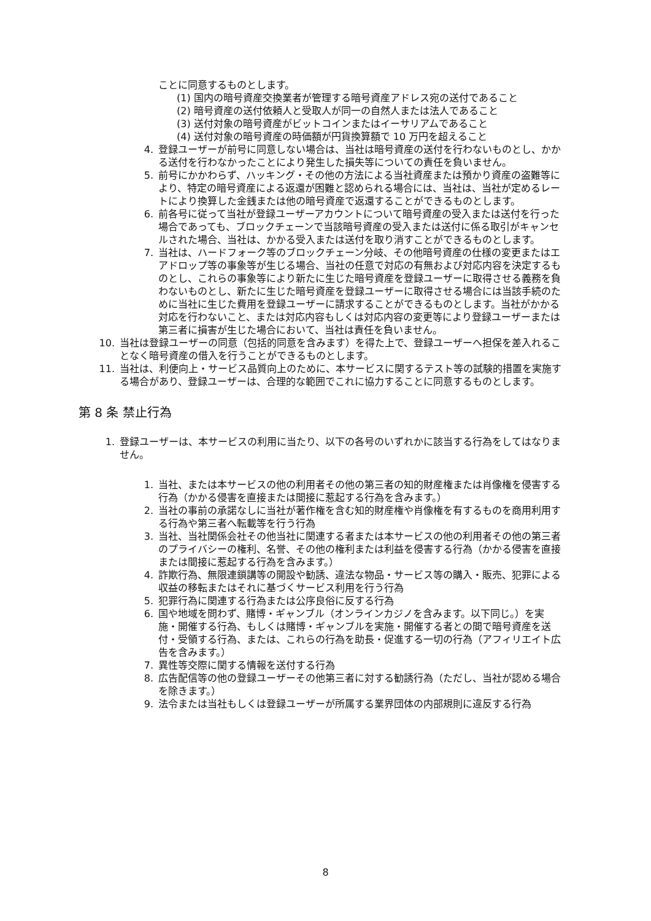ことに同意するものとします。
(1) 国内の暗号資産交換業者が管理する暗号資産アドレス宛の送付であること
(2) 暗号資産の送付依頼人と受取人が同一の自然人または法人であること
(3) 送付対象の暗号資産がビットコインまたはイーサリアムであること
(4) 送付対象の暗号資産の時価額が円貨換算額で 10 万円を超えること
4. 登録ユーザーが前号に同意しない場合は、当社は暗号資産の送付を行わないものとし、かかる送付を行わなかったことにより発生した損失等についての責任を負いません。
5. 前号にかかわらず、ハッキング・その他の方法による当社資産または預かり資産の盗難等により、特定の暗号資産による返還が困難と認められる場合には、当社は、当社が定めるレートにより換算した金銭または他の暗号資産で返還することができるものとします。
6. 前各号に従って当社が登録ユーザーアカウントについて暗号資産の受入または送付を行った場合であっても、ブロックチェーンで当該暗号資産の受入または送付に係る取引がキャンセルされた場合、当社は、かかる受入または送付を取り消すことができるものとします。
7. 当社は、ハードフォーク等のブロックチェーン分岐、その他暗号資産の仕様の変更またはエアドロップ等の事象等が生じる場合、当社の任意で対応の有無および対応内容を決定するものとし、これらの事象等により新たに生じた暗号資産を登録ユーザーに取得させる義務を負わないものとし、新たに生じた暗号資産を登録ユーザーに取得させる場合には当該手続のために当社に生じた費用を登録ユーザーに請求することができるものとします。当社がかかる対応を行わないこと、または対応内容もしくは対応内容の変更等により登録ユーザーまたは第三者に損害が生じた場合において、当社は責任を負いません。
10. 当社は登録ユーザーの同意（包括的同意を含みます）を得た上で、登録ユーザーへ担保を差入れることなく暗号資産の借入を行うことができるものとします。
11. 当社は、利便向上・サービス品質向上のために、本サービスに関するテスト等の試験的措置を実施する場合があり、登録ユーザーは、合理的な範囲でこれに協力することに同意するものとします。
第 8 条 禁止行為
1. 登録ユーザーは、本サービスの利用に当たり、以下の各号のいずれかに該当する行為をしてはなりません。
1. 当社、または本サービスの他の利用者その他の第三者の知的財産権または肖像権を侵害する行為（かかる侵害を直接または間接に惹起する行為を含みます。）
2. 当社の事前の承諾なしに当社が著作権を含む知的財産権や肖像権を有するものを商用利用する行為や第三者へ転載等を行う行為
3. 当社、当社関係会社その他当社に関連する者または本サービスの他の利用者その他の第三者のプライバシーの権利、名誉、その他の権利または利益を侵害する行為（かかる侵害を直接または間接に惹起する行為を含みます。）
4. 詐欺行為、無限連鎖講等の開設や勧誘、違法な物品・サービス等の購入・販売、犯罪による収益の移転またはそれに基づくサービス利用を行う行為
5. 犯罪行為に関連する行為または公序良俗に反する行為
6. 国や地域を問わず、賭博・ギャンブル（オンラインカジノを含みます。以下同じ。）を実施・開催する行為、もしくは賭博・ギャンブルを実施・開催する者との間で暗号資産を送付・受領する行為、または、これらの行為を助長・促進する一切の行為（アフィリエイト広告を含みます。）
7. 異性等交際に関する情報を送付する行為
8. 広告配信等の他の登録ユーザーその他第三者に対する勧誘行為（ただし、当社が認める場合を除きます。）
9. 法令または当社もしくは登録ユーザーが所属する業界団体の内部規則に違反する行為
8